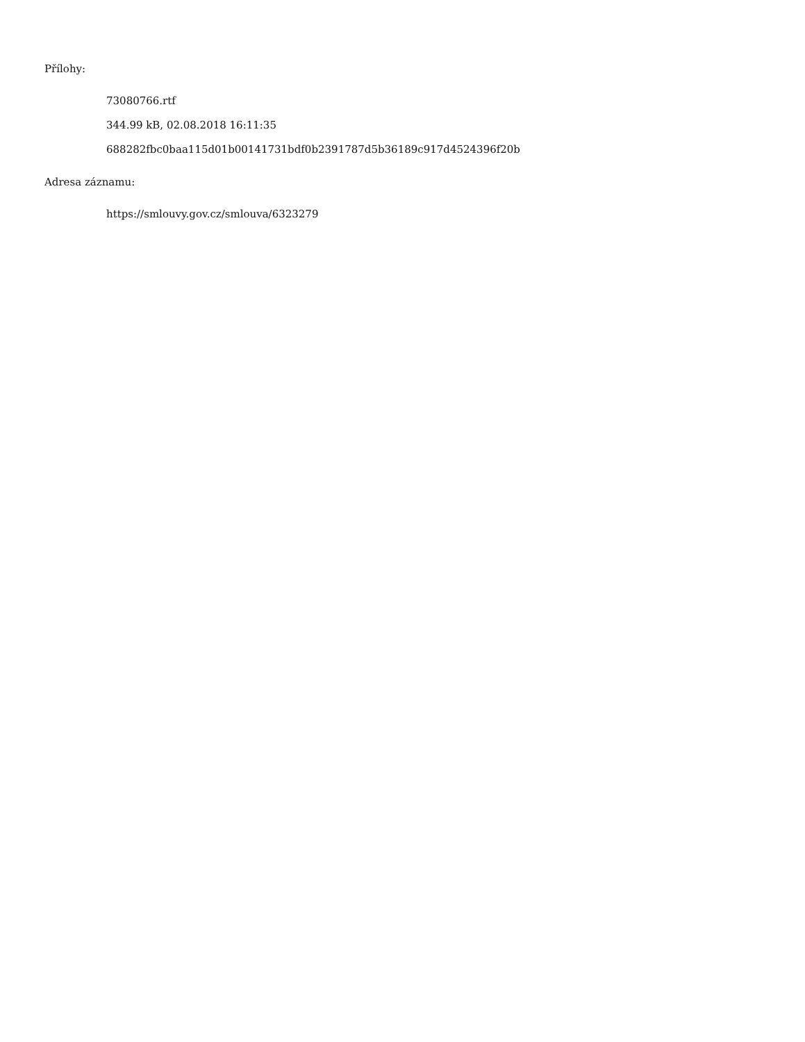Přílohy:
73080766.rtf
344.99 kB, 02.08.2018 16:11:35
688282fbc0baa115d01b00141731bdf0b2391787d5b36189c917d4524396f20b
Adresa záznamu:
https://smlouvy.gov.cz/smlouva/6323279